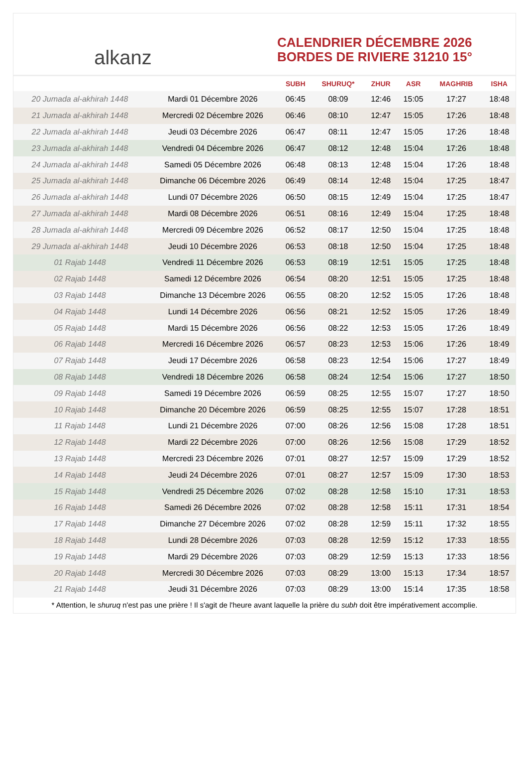alkanz
CALENDRIER DÉCEMBRE 2026
BORDES DE RIVIERE 31210 15°
| | | SUBH | SHURUQ* | ZHUR | ASR | MAGHRIB | ISHA |
| --- | --- | --- | --- | --- | --- | --- | --- |
| 20 Jumada al-akhirah 1448 | Mardi 01 Décembre 2026 | 06:45 | 08:09 | 12:46 | 15:05 | 17:27 | 18:48 |
| 21 Jumada al-akhirah 1448 | Mercredi 02 Décembre 2026 | 06:46 | 08:10 | 12:47 | 15:05 | 17:26 | 18:48 |
| 22 Jumada al-akhirah 1448 | Jeudi 03 Décembre 2026 | 06:47 | 08:11 | 12:47 | 15:05 | 17:26 | 18:48 |
| 23 Jumada al-akhirah 1448 | Vendredi 04 Décembre 2026 | 06:47 | 08:12 | 12:48 | 15:04 | 17:26 | 18:48 |
| 24 Jumada al-akhirah 1448 | Samedi 05 Décembre 2026 | 06:48 | 08:13 | 12:48 | 15:04 | 17:26 | 18:48 |
| 25 Jumada al-akhirah 1448 | Dimanche 06 Décembre 2026 | 06:49 | 08:14 | 12:48 | 15:04 | 17:25 | 18:47 |
| 26 Jumada al-akhirah 1448 | Lundi 07 Décembre 2026 | 06:50 | 08:15 | 12:49 | 15:04 | 17:25 | 18:47 |
| 27 Jumada al-akhirah 1448 | Mardi 08 Décembre 2026 | 06:51 | 08:16 | 12:49 | 15:04 | 17:25 | 18:48 |
| 28 Jumada al-akhirah 1448 | Mercredi 09 Décembre 2026 | 06:52 | 08:17 | 12:50 | 15:04 | 17:25 | 18:48 |
| 29 Jumada al-akhirah 1448 | Jeudi 10 Décembre 2026 | 06:53 | 08:18 | 12:50 | 15:04 | 17:25 | 18:48 |
| 01 Rajab 1448 | Vendredi 11 Décembre 2026 | 06:53 | 08:19 | 12:51 | 15:05 | 17:25 | 18:48 |
| 02 Rajab 1448 | Samedi 12 Décembre 2026 | 06:54 | 08:20 | 12:51 | 15:05 | 17:25 | 18:48 |
| 03 Rajab 1448 | Dimanche 13 Décembre 2026 | 06:55 | 08:20 | 12:52 | 15:05 | 17:26 | 18:48 |
| 04 Rajab 1448 | Lundi 14 Décembre 2026 | 06:56 | 08:21 | 12:52 | 15:05 | 17:26 | 18:49 |
| 05 Rajab 1448 | Mardi 15 Décembre 2026 | 06:56 | 08:22 | 12:53 | 15:05 | 17:26 | 18:49 |
| 06 Rajab 1448 | Mercredi 16 Décembre 2026 | 06:57 | 08:23 | 12:53 | 15:06 | 17:26 | 18:49 |
| 07 Rajab 1448 | Jeudi 17 Décembre 2026 | 06:58 | 08:23 | 12:54 | 15:06 | 17:27 | 18:49 |
| 08 Rajab 1448 | Vendredi 18 Décembre 2026 | 06:58 | 08:24 | 12:54 | 15:06 | 17:27 | 18:50 |
| 09 Rajab 1448 | Samedi 19 Décembre 2026 | 06:59 | 08:25 | 12:55 | 15:07 | 17:27 | 18:50 |
| 10 Rajab 1448 | Dimanche 20 Décembre 2026 | 06:59 | 08:25 | 12:55 | 15:07 | 17:28 | 18:51 |
| 11 Rajab 1448 | Lundi 21 Décembre 2026 | 07:00 | 08:26 | 12:56 | 15:08 | 17:28 | 18:51 |
| 12 Rajab 1448 | Mardi 22 Décembre 2026 | 07:00 | 08:26 | 12:56 | 15:08 | 17:29 | 18:52 |
| 13 Rajab 1448 | Mercredi 23 Décembre 2026 | 07:01 | 08:27 | 12:57 | 15:09 | 17:29 | 18:52 |
| 14 Rajab 1448 | Jeudi 24 Décembre 2026 | 07:01 | 08:27 | 12:57 | 15:09 | 17:30 | 18:53 |
| 15 Rajab 1448 | Vendredi 25 Décembre 2026 | 07:02 | 08:28 | 12:58 | 15:10 | 17:31 | 18:53 |
| 16 Rajab 1448 | Samedi 26 Décembre 2026 | 07:02 | 08:28 | 12:58 | 15:11 | 17:31 | 18:54 |
| 17 Rajab 1448 | Dimanche 27 Décembre 2026 | 07:02 | 08:28 | 12:59 | 15:11 | 17:32 | 18:55 |
| 18 Rajab 1448 | Lundi 28 Décembre 2026 | 07:03 | 08:28 | 12:59 | 15:12 | 17:33 | 18:55 |
| 19 Rajab 1448 | Mardi 29 Décembre 2026 | 07:03 | 08:29 | 12:59 | 15:13 | 17:33 | 18:56 |
| 20 Rajab 1448 | Mercredi 30 Décembre 2026 | 07:03 | 08:29 | 13:00 | 15:13 | 17:34 | 18:57 |
| 21 Rajab 1448 | Jeudi 31 Décembre 2026 | 07:03 | 08:29 | 13:00 | 15:14 | 17:35 | 18:58 |
* Attention, le shuruq n'est pas une prière ! Il s'agit de l'heure avant laquelle la prière du subh doit être impérativement accomplie.